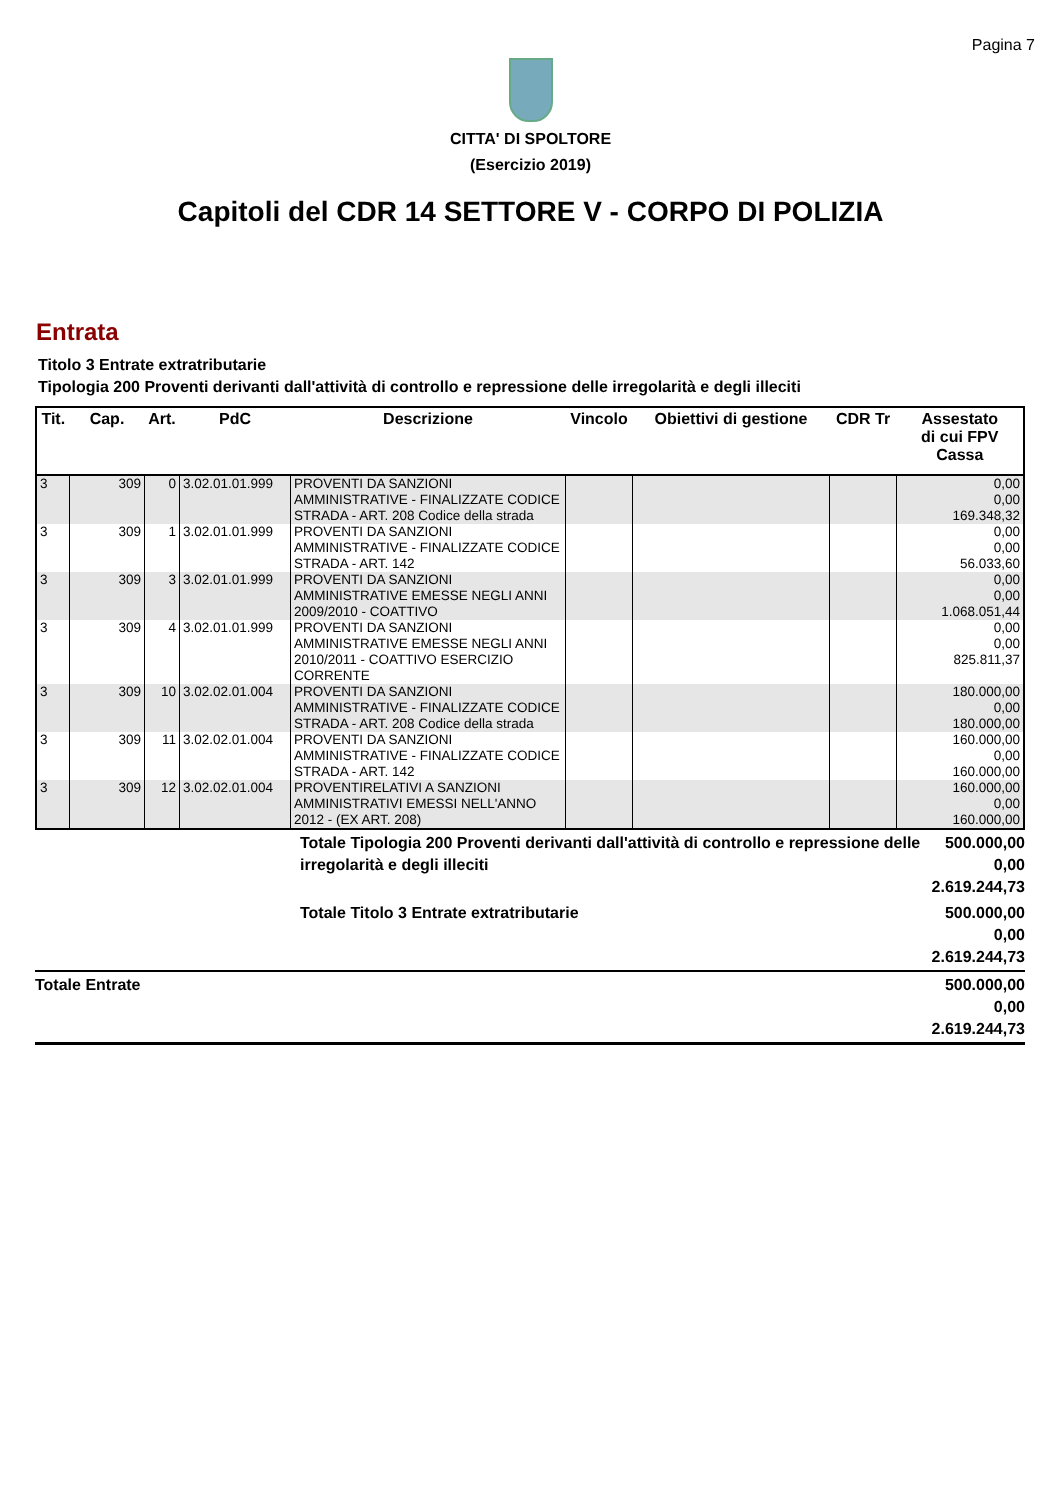Pagina 7
CITTA' DI SPOLTORE
(Esercizio 2019)
Capitoli del CDR 14 SETTORE V - CORPO DI POLIZIA
Entrata
Titolo 3 Entrate extratributarie
Tipologia 200 Proventi derivanti dall'attività di controllo e repressione delle irregolarità e degli illeciti
| Tit. | Cap. | Art. | PdC | Descrizione | Vincolo | Obiettivi di gestione | CDR Tr | Assestato di cui FPV Cassa |
| --- | --- | --- | --- | --- | --- | --- | --- | --- |
| 3 | 309 | 0 | 3.02.01.01.999 | PROVENTI DA SANZIONI AMMINISTRATIVE - FINALIZZATE CODICE STRADA - ART. 208 Codice della strada | | | | 0,00 0,00 169.348,32 |
| 3 | 309 | 1 | 3.02.01.01.999 | PROVENTI DA SANZIONI AMMINISTRATIVE - FINALIZZATE CODICE STRADA - ART. 142 | | | | 0,00 0,00 56.033,60 |
| 3 | 309 | 3 | 3.02.01.01.999 | PROVENTI DA SANZIONI AMMINISTRATIVE EMESSE NEGLI ANNI 2009/2010 - COATTIVO | | | | 0,00 0,00 1.068.051,44 |
| 3 | 309 | 4 | 3.02.01.01.999 | PROVENTI DA SANZIONI AMMINISTRATIVE EMESSE NEGLI ANNI 2010/2011 - COATTIVO ESERCIZIO CORRENTE | | | | 0,00 0,00 825.811,37 |
| 3 | 309 | 10 | 3.02.02.01.004 | PROVENTI DA SANZIONI AMMINISTRATIVE - FINALIZZATE CODICE STRADA - ART. 208 Codice della strada | | | | 180.000,00 0,00 180.000,00 |
| 3 | 309 | 11 | 3.02.02.01.004 | PROVENTI DA SANZIONI AMMINISTRATIVE - FINALIZZATE CODICE STRADA - ART. 142 | | | | 160.000,00 0,00 160.000,00 |
| 3 | 309 | 12 | 3.02.02.01.004 | PROVENTIRELATIVI A SANZIONI AMMINISTRATIVI EMESSI NELL'ANNO 2012 - (EX ART. 208) | | | | 160.000,00 0,00 160.000,00 |
| | Totale Tipologia 200 Proventi derivanti dall'attività di controllo e repressione delle irregolarità e degli illeciti | 500.000,00 0,00 2.619.244,73 |
| | Totale Titolo 3 Entrate extratributarie | 500.000,00 0,00 2.619.244,73 |
| Totale Entrate | | 500.000,00 0,00 2.619.244,73 |